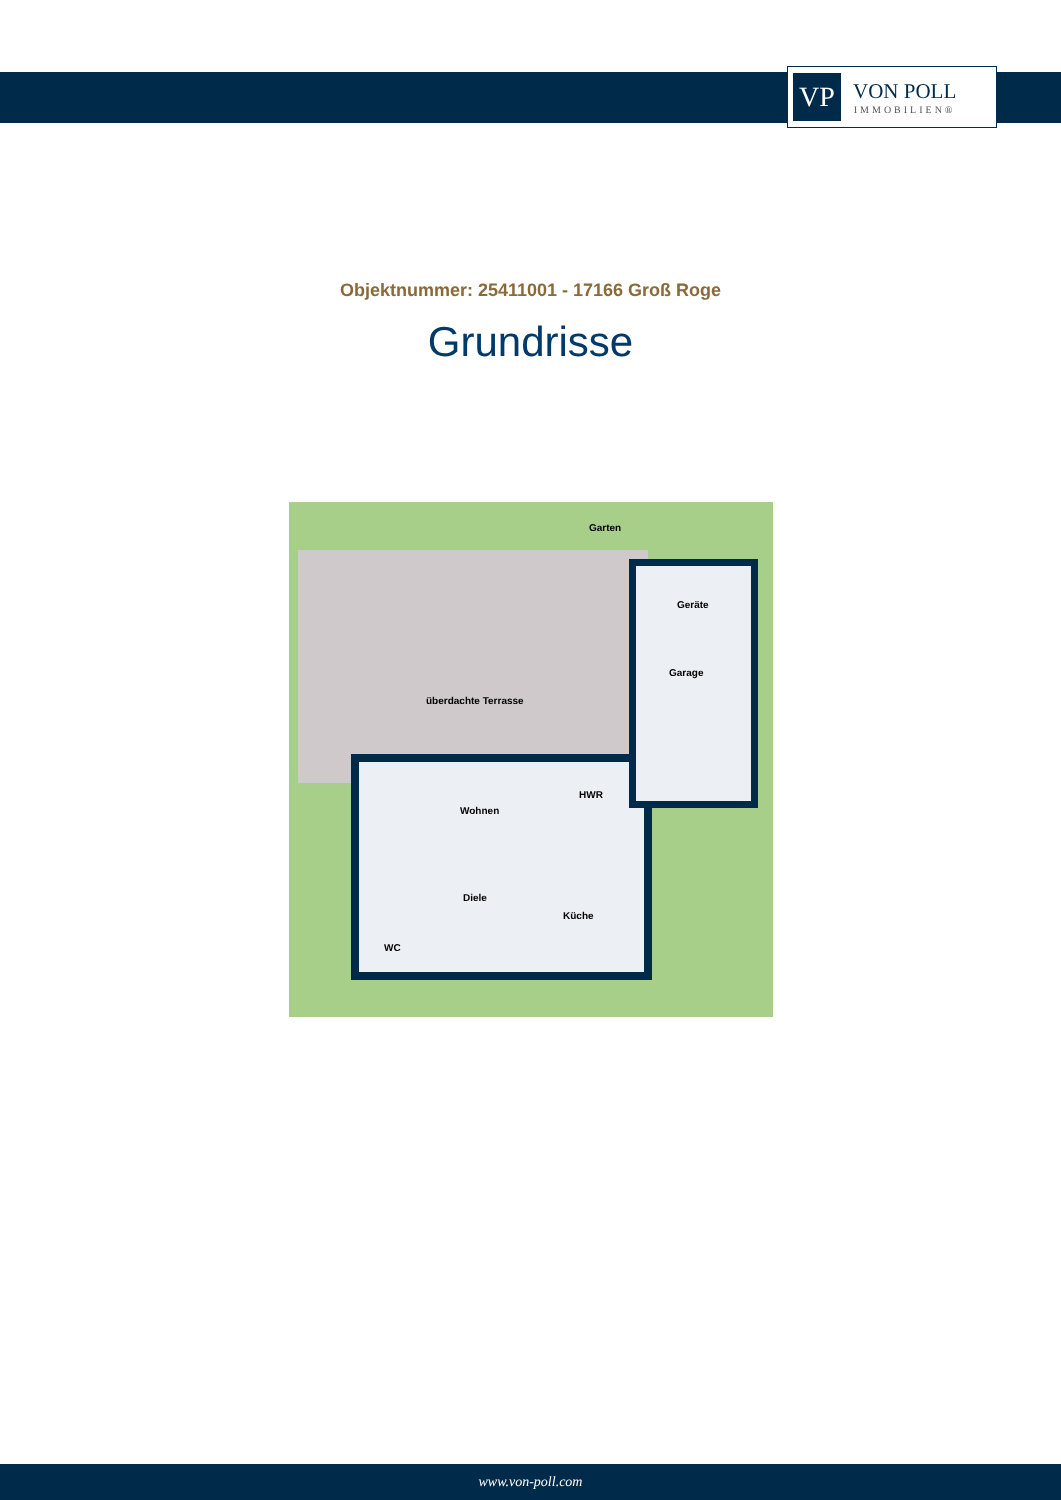VP
VON POLL
IMMOBILIEN®
Objektnummer: 25411001 - 17166 Groß Roge
Grundrisse
Garten
Geräte
Garage
überdachte Terrasse
HWR
Wohnen
Diele
Küche
WC
www.von-poll.com